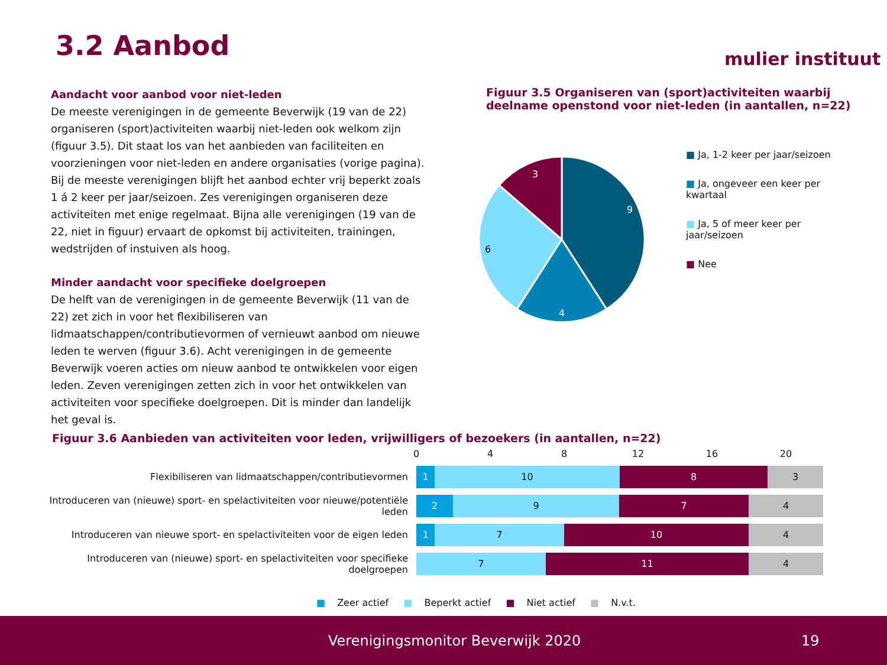3.2 Aanbod mulier instituut
Aandacht voor aanbod voor niet-leden
De meeste verenigingen in de gemeente Beverwijk (19 van de 22) organiseren (sport)activiteiten waarbij niet-leden ook welkom zijn (figuur 3.5). Dit staat los van het aanbieden van faciliteiten en voorzieningen voor niet-leden en andere organisaties (vorige pagina). Bij de meeste verenigingen blijft het aanbod echter vrij beperkt zoals 1 á 2 keer per jaar/seizoen. Zes verenigingen organiseren deze activiteiten met enige regelmaat. Bijna alle verenigingen (19 van de 22, niet in figuur) ervaart de opkomst bij activiteiten, trainingen, wedstrijden of instuiven als hoog.
Minder aandacht voor specifieke doelgroepen
De helft van de verenigingen in de gemeente Beverwijk (11 van de 22) zet zich in voor het flexibiliseren van lidmaatschappen/contributievormen of vernieuwt aanbod om nieuwe leden te werven (figuur 3.6). Acht verenigingen in de gemeente Beverwijk voeren acties om nieuw aanbod te ontwikkelen voor eigen leden. Zeven verenigingen zetten zich in voor het ontwikkelen van activiteiten voor specifieke doelgroepen. Dit is minder dan landelijk het geval is.
Figuur 3.5 Organiseren van (sport)activiteiten waarbij deelname openstond voor niet-leden (in aantallen, n=22)
9
4
6
3
■ Ja, 1-2 keer per jaar/seizoen
■ Ja, ongeveer een keer per kwartaal
■ Ja, 5 of meer keer per jaar/seizoen
■ Nee
Figuur 3.6 Aanbieden van activiteiten voor leden, vrijwilligers of bezoekers (in aantallen, n=22)
0 4 8 12 16 20
Flexibiliseren van lidmaatschappen/contributievormen
1 10 8 3
Introduceren van (nieuwe) sport- en spelactiviteiten voor nieuwe/potentiële leden
2 9 7 4
Introduceren van nieuwe sport- en spelactiviteiten voor de eigen leden
1 7 10 4
Introduceren van (nieuwe) sport- en spelactiviteiten voor specifieke doelgroepen
7 11 4
■ Zeer actief ■ Beperkt actief ■ Niet actief ■ N.v.t.
Verenigingsmonitor Beverwijk 2020 19